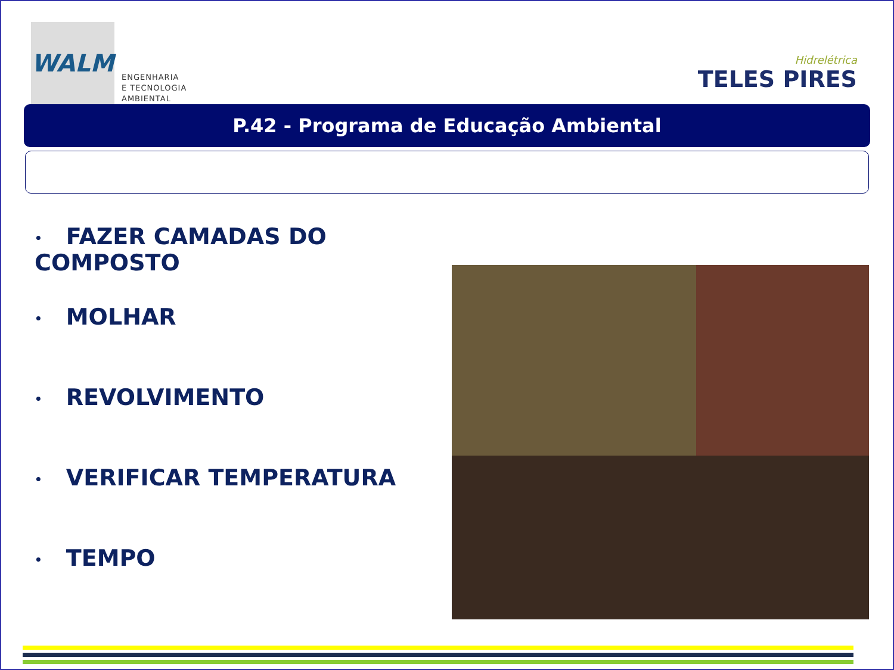WALM
ENGENHARIA
E TECNOLOGIA
AMBIENTAL
Hidrelétrica
TELES PIRES
P.42 - Programa de Educação Ambiental
• FAZER CAMADAS DO COMPOSTO
• MOLHAR
• REVOLVIMENTO
• VERIFICAR TEMPERATURA
• TEMPO